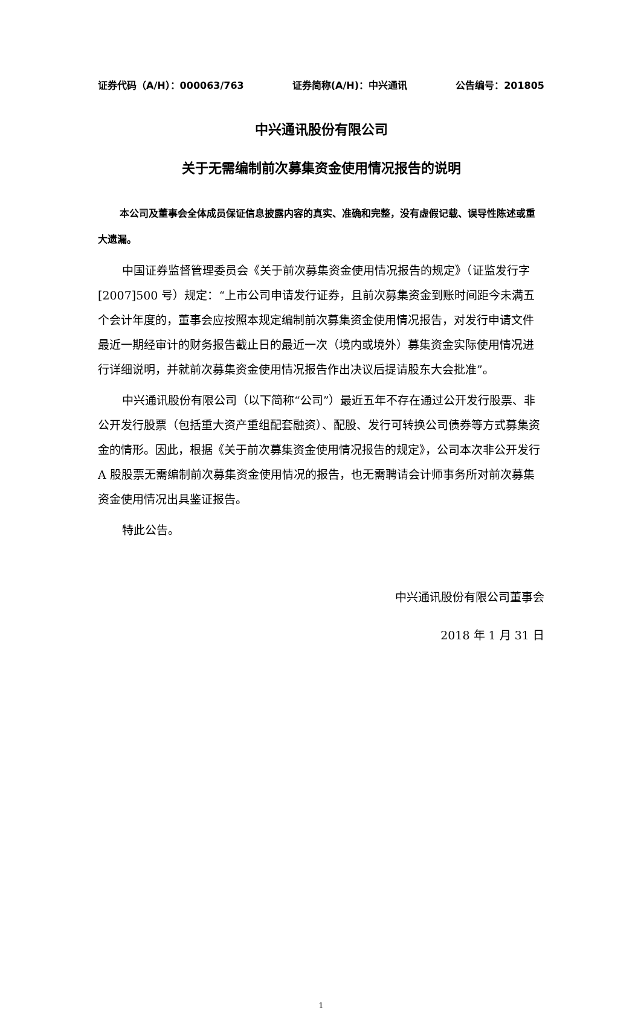证券代码（A/H）：000063/763 证券简称(A/H)：中兴通讯 公告编号：201805
中兴通讯股份有限公司
关于无需编制前次募集资金使用情况报告的说明
本公司及董事会全体成员保证信息披露内容的真实、准确和完整，没有虚假记载、误导性陈述或重大遗漏。
中国证券监督管理委员会《关于前次募集资金使用情况报告的规定》（证监发行字[2007]500 号）规定：“上市公司申请发行证券，且前次募集资金到账时间距今未满五个会计年度的，董事会应按照本规定编制前次募集资金使用情况报告，对发行申请文件最近一期经审计的财务报告截止日的最近一次（境内或境外）募集资金实际使用情况进行详细说明，并就前次募集资金使用情况报告作出决议后提请股东大会批准”。
中兴通讯股份有限公司（以下简称“公司”）最近五年不存在通过公开发行股票、非公开发行股票（包括重大资产重组配套融资）、配股、发行可转换公司债券等方式募集资金的情形。因此，根据《关于前次募集资金使用情况报告的规定》，公司本次非公开发行 A 股股票无需编制前次募集资金使用情况的报告，也无需聘请会计师事务所对前次募集资金使用情况出具鉴证报告。
特此公告。
中兴通讯股份有限公司董事会
2018 年 1 月 31 日
1